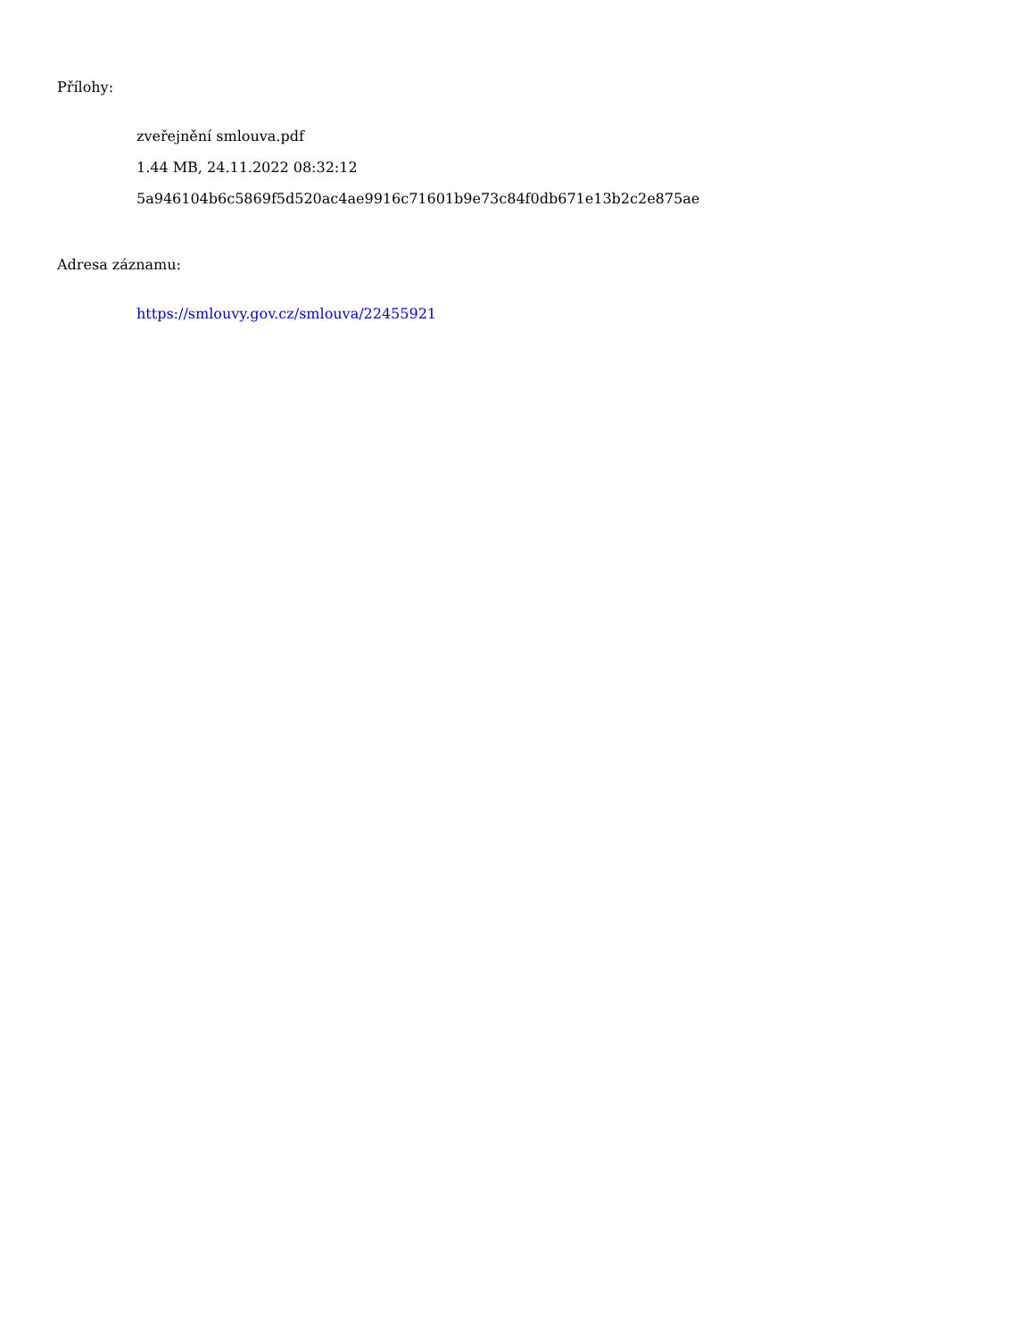Přílohy:
zveřejnění smlouva.pdf
1.44 MB, 24.11.2022 08:32:12
5a946104b6c5869f5d520ac4ae9916c71601b9e73c84f0db671e13b2c2e875ae
Adresa záznamu:
https://smlouvy.gov.cz/smlouva/22455921